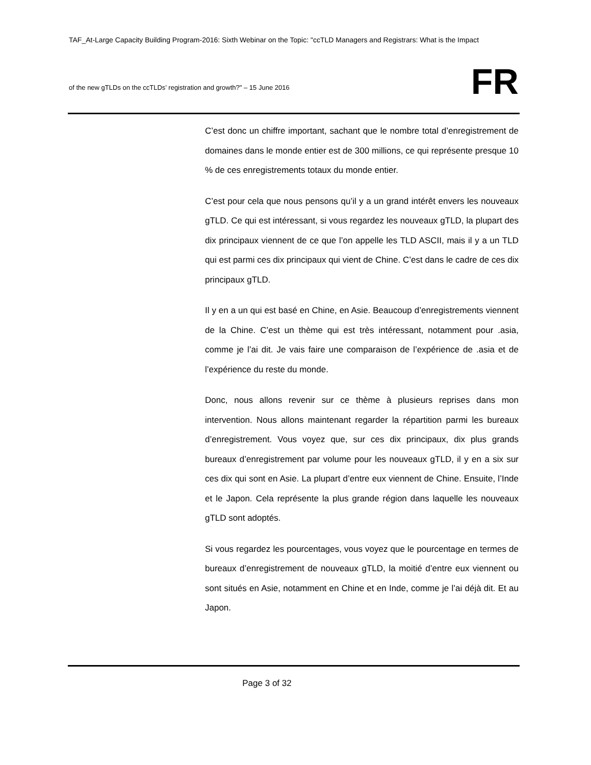TAF_At-Large Capacity Building Program-2016: Sixth Webinar on the Topic: "ccTLD Managers and Registrars: What is the Impact
of the new gTLDs on the ccTLDs’ registration and growth?" – 15 June 2016
FR
C’est donc un chiffre important, sachant que le nombre total d’enregistrement de domaines dans le monde entier est de 300 millions, ce qui représente presque 10 % de ces enregistrements totaux du monde entier.
C’est pour cela que nous pensons qu’il y a un grand intérêt envers les nouveaux gTLD. Ce qui est intéressant, si vous regardez les nouveaux gTLD, la plupart des dix principaux viennent de ce que l’on appelle les TLD ASCII, mais il y a un TLD qui est parmi ces dix principaux qui vient de Chine. C’est dans le cadre de ces dix principaux gTLD.
Il y en a un qui est basé en Chine, en Asie. Beaucoup d’enregistrements viennent de la Chine. C’est un thème qui est très intéressant, notamment pour .asia, comme je l’ai dit. Je vais faire une comparaison de l’expérience de .asia et de l’expérience du reste du monde.
Donc, nous allons revenir sur ce thème à plusieurs reprises dans mon intervention. Nous allons maintenant regarder la répartition parmi les bureaux d’enregistrement. Vous voyez que, sur ces dix principaux, dix plus grands bureaux d’enregistrement par volume pour les nouveaux gTLD, il y en a six sur ces dix qui sont en Asie. La plupart d’entre eux viennent de Chine. Ensuite, l’Inde et le Japon. Cela représente la plus grande région dans laquelle les nouveaux gTLD sont adoptés.
Si vous regardez les pourcentages, vous voyez que le pourcentage en termes de bureaux d’enregistrement de nouveaux gTLD, la moitié d’entre eux viennent ou sont situés en Asie, notamment en Chine et en Inde, comme je l’ai déjà dit. Et au Japon.
Page 3 of 32